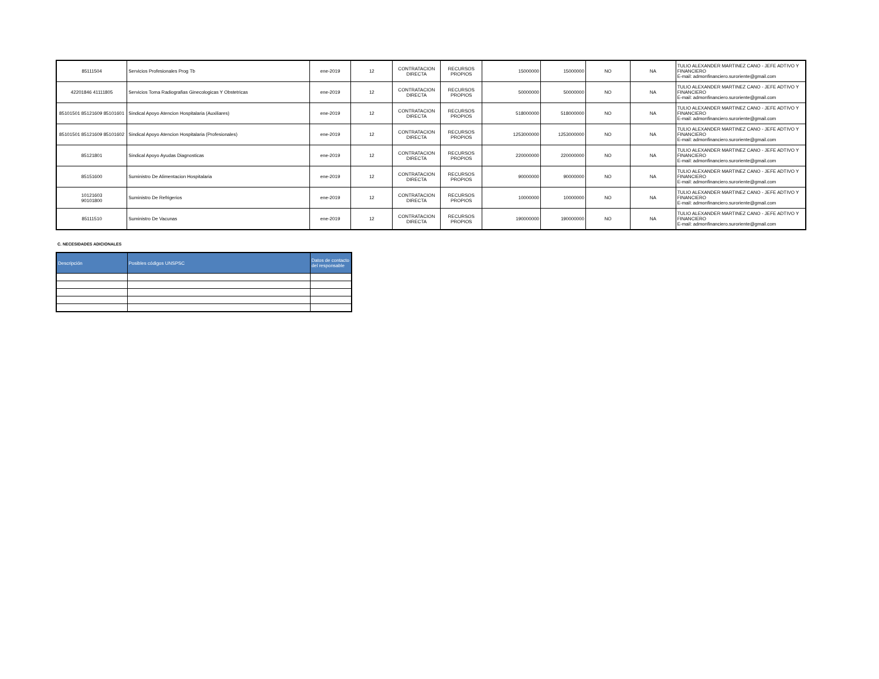| 85111504 | Servicios Profesionales Prog Tb | ene-2019 | 12 | CONTRATACION DIRECTA | RECURSOS PROPIOS | 15000000 | 15000000 | NO | NA | TULIO ALEXANDER MARTINEZ CANO - JEFE ADTIVO Y FINANCIERO E-mail: admonfinanciero.suroriente@gmail.com |
| 42201846 41111805 | Servicios Toma Radiografias Ginecologicas Y Obstetricas | ene-2019 | 12 | CONTRATACION DIRECTA | RECURSOS PROPIOS | 50000000 | 50000000 | NO | NA | TULIO ALEXANDER MARTINEZ CANO - JEFE ADTIVO Y FINANCIERO E-mail: admonfinanciero.suroriente@gmail.com |
| 85101501 85121609 85101601 | Sindical Apoyo Atencion Hospitalaria (Auxiliares) | ene-2019 | 12 | CONTRATACION DIRECTA | RECURSOS PROPIOS | 518000000 | 518000000 | NO | NA | TULIO ALEXANDER MARTINEZ CANO - JEFE ADTIVO Y FINANCIERO E-mail: admonfinanciero.suroriente@gmail.com |
| 85101501 85121609 85101602 | Sindical Apoyo Atencion Hospitalaria (Profesionales) | ene-2019 | 12 | CONTRATACION DIRECTA | RECURSOS PROPIOS | 1253000000 | 1253000000 | NO | NA | TULIO ALEXANDER MARTINEZ CANO - JEFE ADTIVO Y FINANCIERO E-mail: admonfinanciero.suroriente@gmail.com |
| 85121801 | Sindical Apoyo Ayudas Diagnosticas | ene-2019 | 12 | CONTRATACION DIRECTA | RECURSOS PROPIOS | 220000000 | 220000000 | NO | NA | TULIO ALEXANDER MARTINEZ CANO - JEFE ADTIVO Y FINANCIERO E-mail: admonfinanciero.suroriente@gmail.com |
| 85151600 | Suministro De Alimentacion Hospitalaria | ene-2019 | 12 | CONTRATACION DIRECTA | RECURSOS PROPIOS | 90000000 | 90000000 | NO | NA | TULIO ALEXANDER MARTINEZ CANO - JEFE ADTIVO Y FINANCIERO E-mail: admonfinanciero.suroriente@gmail.com |
| 10121603 90101800 | Suministro De Refrigerios | ene-2019 | 12 | CONTRATACION DIRECTA | RECURSOS PROPIOS | 10000000 | 10000000 | NO | NA | TULIO ALEXANDER MARTINEZ CANO - JEFE ADTIVO Y FINANCIERO E-mail: admonfinanciero.suroriente@gmail.com |
| 85111510 | Suministro De Vacunas | ene-2019 | 12 | CONTRATACION DIRECTA | RECURSOS PROPIOS | 190000000 | 190000000 | NO | NA | TULIO ALEXANDER MARTINEZ CANO - JEFE ADTIVO Y FINANCIERO E-mail: admonfinanciero.suroriente@gmail.com |
C. NECESIDADES ADICIONALES
| Descripción | Posibles códigos UNSPSC | Datos de contacto del responsable |
| --- | --- | --- |